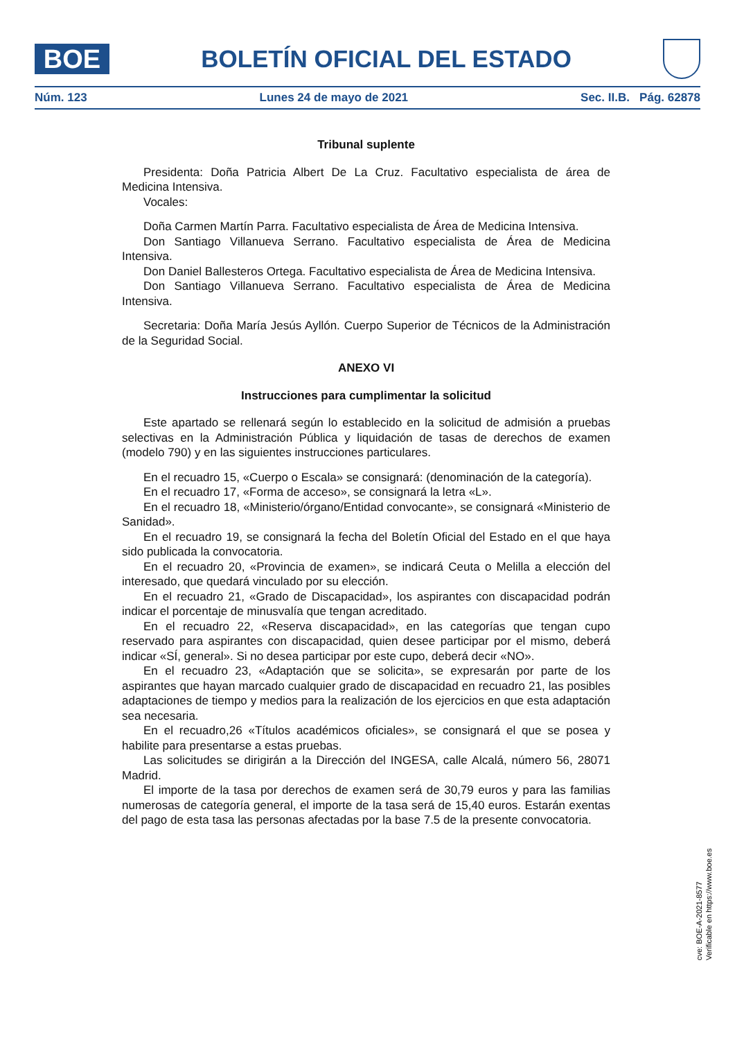BOE
BOLETÍN OFICIAL DEL ESTADO
Núm. 123 Lunes 24 de mayo de 2021 Sec. II.B. Pág. 62878
Tribunal suplente
Presidenta: Doña Patricia Albert De La Cruz. Facultativo especialista de área de Medicina Intensiva.
Vocales:
Doña Carmen Martín Parra. Facultativo especialista de Área de Medicina Intensiva.
Don Santiago Villanueva Serrano. Facultativo especialista de Área de Medicina Intensiva.
Don Daniel Ballesteros Ortega. Facultativo especialista de Área de Medicina Intensiva.
Don Santiago Villanueva Serrano. Facultativo especialista de Área de Medicina Intensiva.
Secretaria: Doña María Jesús Ayllón. Cuerpo Superior de Técnicos de la Administración de la Seguridad Social.
ANEXO VI
Instrucciones para cumplimentar la solicitud
Este apartado se rellenará según lo establecido en la solicitud de admisión a pruebas selectivas en la Administración Pública y liquidación de tasas de derechos de examen (modelo 790) y en las siguientes instrucciones particulares.
En el recuadro 15, «Cuerpo o Escala» se consignará: (denominación de la categoría).
En el recuadro 17, «Forma de acceso», se consignará la letra «L».
En el recuadro 18, «Ministerio/órgano/Entidad convocante», se consignará «Ministerio de Sanidad».
En el recuadro 19, se consignará la fecha del Boletín Oficial del Estado en el que haya sido publicada la convocatoria.
En el recuadro 20, «Provincia de examen», se indicará Ceuta o Melilla a elección del interesado, que quedará vinculado por su elección.
En el recuadro 21, «Grado de Discapacidad», los aspirantes con discapacidad podrán indicar el porcentaje de minusvalía que tengan acreditado.
En el recuadro 22, «Reserva discapacidad», en las categorías que tengan cupo reservado para aspirantes con discapacidad, quien desee participar por el mismo, deberá indicar «SÍ, general». Si no desea participar por este cupo, deberá decir «NO».
En el recuadro 23, «Adaptación que se solicita», se expresarán por parte de los aspirantes que hayan marcado cualquier grado de discapacidad en recuadro 21, las posibles adaptaciones de tiempo y medios para la realización de los ejercicios en que esta adaptación sea necesaria.
En el recuadro,26 «Títulos académicos oficiales», se consignará el que se posea y habilite para presentarse a estas pruebas.
Las solicitudes se dirigirán a la Dirección del INGESA, calle Alcalá, número 56, 28071 Madrid.
El importe de la tasa por derechos de examen será de 30,79 euros y para las familias numerosas de categoría general, el importe de la tasa será de 15,40 euros. Estarán exentas del pago de esta tasa las personas afectadas por la base 7.5 de la presente convocatoria.
cve: BOE-A-2021-8577
Verificable en https://www.boe.es